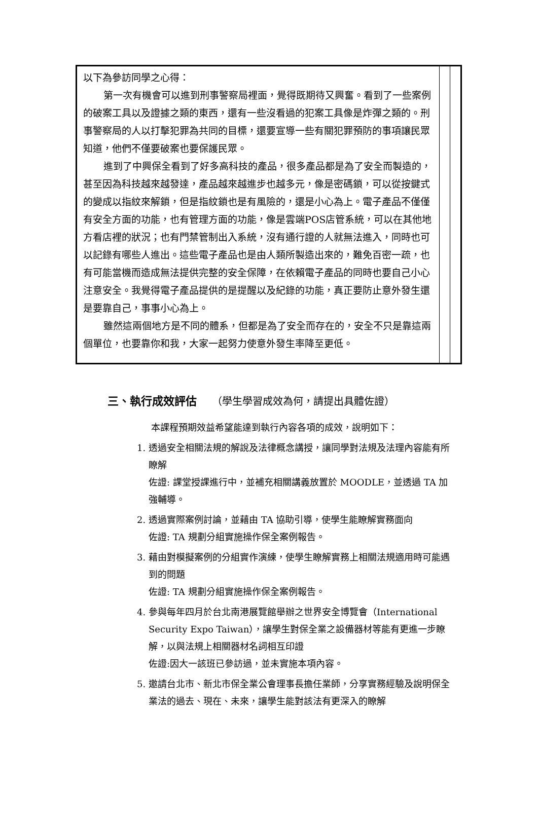| 以下為參訪同學之心得： 第一次有機會可以進到刑事警察局裡面，覺得既期待又興奮。看到了一些案例的破案工具以及證據之類的東西，還有一些沒看過的犯案工具像是炸彈之類的。刑事警察局的人以打擊犯罪為共同的目標，還要宣導一些有關犯罪預防的事項讓民眾知道，他們不僅要破案也要保護民眾。 進到了中興保全看到了好多高科技的產品，很多產品都是為了安全而製造的，甚至因為科技越來越發達，產品越來越進步也越多元，像是密碼鎖，可以從按鍵式的變成以指紋來解鎖，但是指紋鎖也是有風險的，還是小心為上。電子產品不僅僅有安全方面的功能，也有管理方面的功能，像是雲端POS店管系統，可以在其他地方看店裡的狀況；也有門禁管制出入系統，沒有通行證的人就無法進入，同時也可以記錄有哪些人進出。這些電子產品也是由人類所製造出來的，難免百密一疏，也有可能當機而造成無法提供完整的安全保障，在依賴電子產品的同時也要自己小心注意安全。我覺得電子產品提供的是提醒以及紀錄的功能，真正要防止意外發生還是要靠自己，事事小心為上。 雖然這兩個地方是不同的體系，但都是為了安全而存在的，安全不只是靠這兩個單位，也要靠你和我，大家一起努力使意外發生率降至更低。 | | |
三、執行成效評估 （學生學習成效為何，請提出具體佐證）
本課程預期效益希望能達到執行內容各項的成效，說明如下：
1. 透過安全相關法規的解說及法律概念講授，讓同學對法規及法理內容能有所瞭解
佐證: 課堂授課進行中，並補充相關講義放置於 MOODLE，並透過 TA 加強輔導。
2. 透過實際案例討論，並藉由 TA 協助引導，使學生能瞭解實務面向
佐證: TA 規劃分組實施操作保全案例報告。
3. 藉由對模擬案例的分組實作演練，使學生瞭解實務上相關法規適用時可能遇到的問題
佐證: TA 規劃分組實施操作保全案例報告。
4. 參與每年四月於台北南港展覽館舉辦之世界安全博覽會（International Security Expo Taiwan），讓學生對保全業之設備器材等能有更進一步瞭解，以與法規上相關器材名詞相互印證
佐證:因大一該班已參訪過，並未實施本項內容。
5. 邀請台北市、新北市保全業公會理事長擔任業師，分享實務經驗及說明保全業法的過去、現在、未來，讓學生能對該法有更深入的瞭解